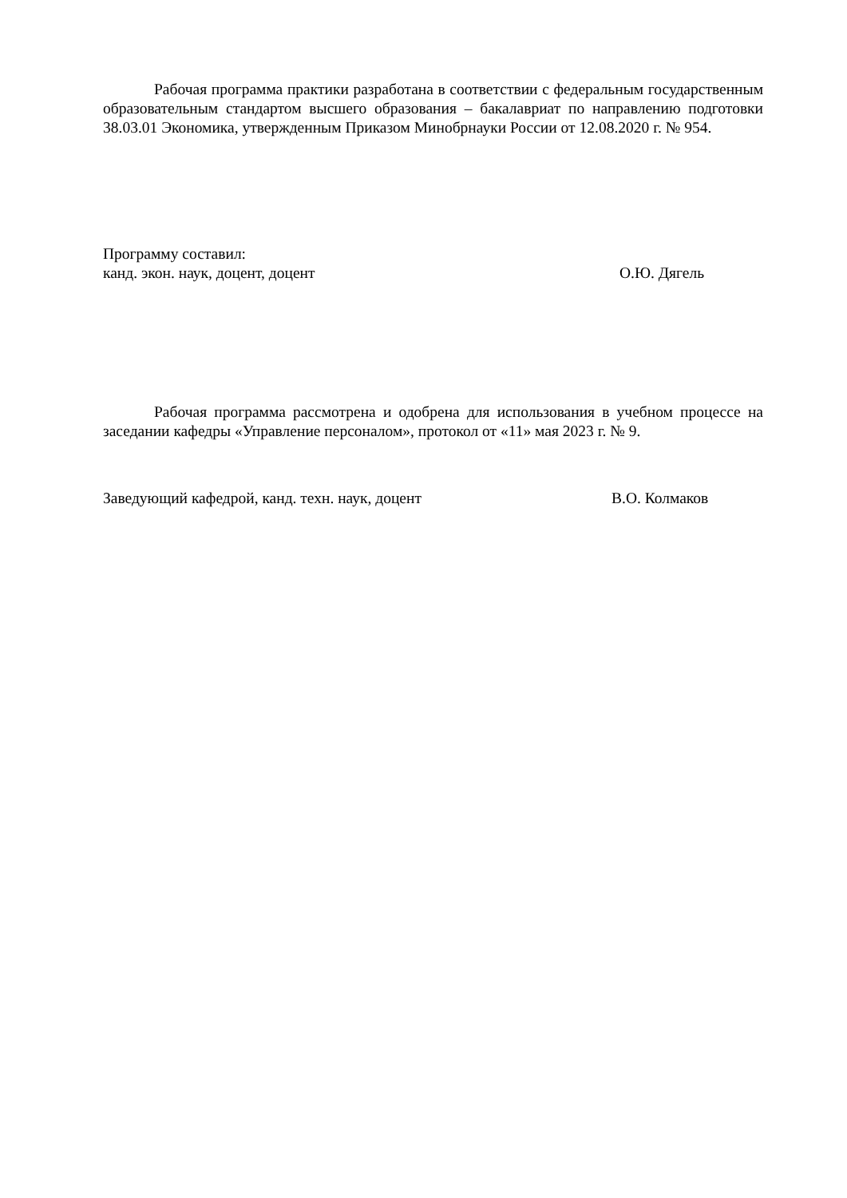Рабочая программа практики разработана в соответствии с федеральным государственным образовательным стандартом высшего образования – бакалавриат по направлению подготовки 38.03.01 Экономика, утвержденным Приказом Минобрнауки России от 12.08.2020 г. № 954.
Программу составил:
канд. экон. наук, доцент, доцент О.Ю. Дягель
Рабочая программа рассмотрена и одобрена для использования в учебном процессе на заседании кафедры «Управление персоналом», протокол от «11» мая 2023 г. № 9.
Заведующий кафедрой, канд. техн. наук, доцент В.О. Колмаков